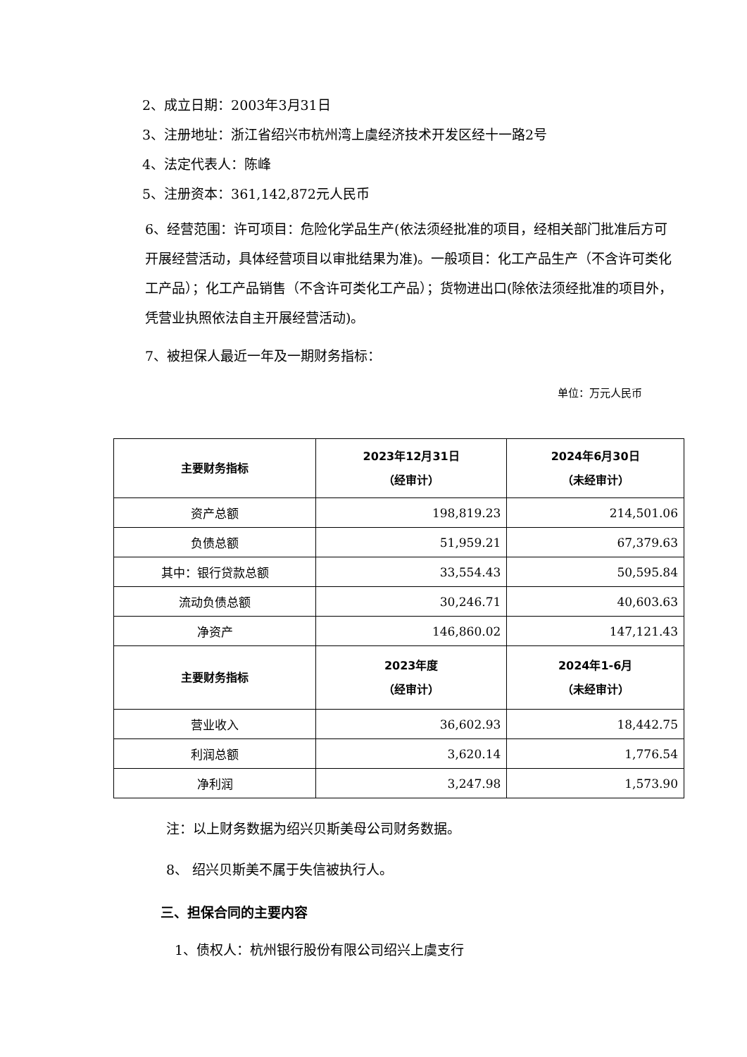2、成立日期：2003年3月31日
3、注册地址：浙江省绍兴市杭州湾上虞经济技术开发区经十一路2号
4、法定代表人：陈峰
5、注册资本：361,142,872元人民币
6、经营范围：许可项目：危险化学品生产(依法须经批准的项目，经相关部门批准后方可开展经营活动，具体经营项目以审批结果为准)。一般项目：化工产品生产（不含许可类化工产品）；化工产品销售（不含许可类化工产品）；货物进出口(除依法须经批准的项目外，凭营业执照依法自主开展经营活动)。
7、被担保人最近一年及一期财务指标：
单位：万元人民币
| 主要财务指标 | 2023年12月31日 （经审计） | 2024年6月30日 （未经审计） |
| --- | --- | --- |
| 资产总额 | 198,819.23 | 214,501.06 |
| 负债总额 | 51,959.21 | 67,379.63 |
| 其中：银行贷款总额 | 33,554.43 | 50,595.84 |
| 流动负债总额 | 30,246.71 | 40,603.63 |
| 净资产 | 146,860.02 | 147,121.43 |
| 主要财务指标 | 2023年度 （经审计） | 2024年1-6月 （未经审计） |
| 营业收入 | 36,602.93 | 18,442.75 |
| 利润总额 | 3,620.14 | 1,776.54 |
| 净利润 | 3,247.98 | 1,573.90 |
注：以上财务数据为绍兴贝斯美母公司财务数据。
8、 绍兴贝斯美不属于失信被执行人。
三、担保合同的主要内容
1、债权人：杭州银行股份有限公司绍兴上虞支行